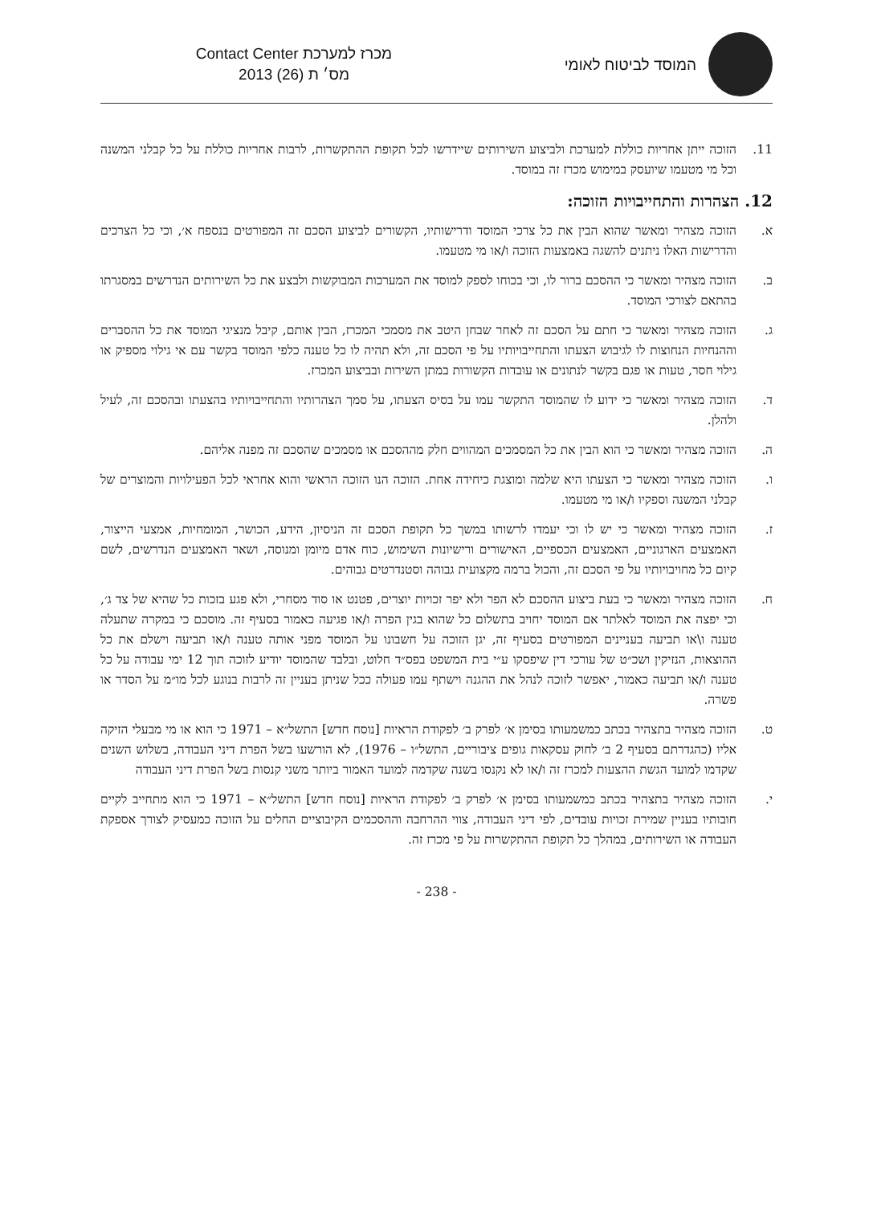המוסד לביטוח לאומי
מכרז למערכת Contact Center
מס׳ ת (26) 2013
11. הזוכה ייתן אחריות כוללת למערכת ולביצוע השירותים שיידרשו לכל תקופת ההתקשרות, לרבות אחריות כוללת על כל קבלני המשנה וכל מי מטעמו שיועסק במימוש מכרז זה במוסד.
12. הצהרות והתחייבויות הזוכה:
א. הזוכה מצהיר ומאשר שהוא הבין את כל צרכי המוסד ודרישותיו, הקשורים לביצוע הסכם זה המפורטים בנספח א׳, וכי כל הצרכים והדרישות האלו ניתנים להשגה באמצעות הזוכה ו/או מי מטעמו.
ב. הזוכה מצהיר ומאשר כי ההסכם ברור לו, וכי בכוחו לספק למוסד את המערכות המבוקשות ולבצע את כל השירותים הנדרשים במסגרתו בהתאם לצורכי המוסד.
ג. הזוכה מצהיר ומאשר כי חתם על הסכם זה לאחר שבחן היטב את מסמכי המכרז, הבין אותם, קיבל מנציגי המוסד את כל ההסברים וההנחיות הנחוצות לו לגיבוש הצעתו והתחייבויותיו על פי הסכם זה, ולא תהיה לו כל טענה כלפי המוסד בקשר עם אי גילוי מספיק או גילוי חסר, טעות או פגם בקשר לנתונים או עובדות הקשורות במתן השירות ובביצוע המכרז.
ד. הזוכה מצהיר ומאשר כי ידוע לו שהמוסד התקשר עמו על בסיס הצעתו, על סמך הצהרותיו והתחייבויותיו בהצעתו ובהסכם זה, לעיל ולהלן.
ה. הזוכה מצהיר ומאשר כי הוא הבין את כל המסמכים המהווים חלק מההסכם או מסמכים שהסכם זה מפנה אליהם.
ו. הזוכה מצהיר ומאשר כי הצעתו היא שלמה ומוצגת כיחידה אחת. הזוכה הנו הזוכה הראשי והוא אחראי לכל הפעילויות והמוצרים של קבלני המשנה וספקיו ו/או מי מטעמו.
ז. הזוכה מצהיר ומאשר כי יש לו וכי יעמדו לרשותו במשך כל תקופת הסכם זה הניסיון, הידע, הכושר, המומחיות, אמצעי הייצור, האמצעים הארגוניים, האמצעים הכספיים, האישורים ורישיונות השימוש, כוח אדם מיומן ומנוסה, ושאר האמצעים הנדרשים, לשם קיום כל מחויבויותיו על פי הסכם זה, והכול ברמה מקצועית גבוהה וסטנדרטים גבוהים.
ח. הזוכה מצהיר ומאשר כי בעת ביצוע ההסכם לא הפר ולא יפר זכויות יוצרים, פטנט או סוד מסחרי, ולא פגע בזכות כל שהיא של צד ג׳, וכי יפצה את המוסד לאלתר אם המוסד יחויב בתשלום כל שהוא בגין הפרה ו/או פגיעה כאמור בסעיף זה. מוסכם כי במקרה שתעלה טענה ו\או תביעה בעניינים המפורטים בסעיף זה, יגן הזוכה על חשבונו על המוסד מפני אותה טענה ו/או תביעה וישלם את כל ההוצאות, הנזיקין ושכ״ט של עורכי דין שיפסקו ע״י בית המשפט בפס״ד חלוט, ובלבד שהמוסד יודיע לזוכה תוך 12 ימי עבודה על כל טענה ו/או תביעה כאמור, יאפשר לזוכה לנהל את ההגנה וישתף עמו פעולה ככל שניתן בעניין זה לרבות בנוגע לכל מו״מ על הסדר או פשרה.
ט. הזוכה מצהיר בתצהיר בכתב כמשמעותו בסימן א׳ לפרק ב׳ לפקודת הראיות [נוסח חדש] התשל״א – 1971 כי הוא או מי מבעלי הזיקה אליו (כהגדרתם בסעיף 2 ב׳ לחוק עסקאות גופים ציבוריים, התשל״ו – 1976), לא הורשעו בשל הפרת דיני העבודה, בשלוש השנים שקדמו למועד הגשת ההצעות למכרז זה ו/או לא נקנסו בשנה שקדמה למועד האמור ביותר משני קנסות בשל הפרת דיני העבודה
י. הזוכה מצהיר בתצהיר בכתב כמשמעותו בסימן א׳ לפרק ב׳ לפקודת הראיות [נוסח חדש] התשל״א – 1971 כי הוא מתחייב לקיים חובותיו בעניין שמירת זכויות עובדים, לפי דיני העבודה, צווי ההרחבה וההסכמים הקיבוציים החלים על הזוכה כמעסיק לצורך אספקת העבודה או השירותים, במהלך כל תקופת ההתקשרות על פי מכרז זה.
- 238 -